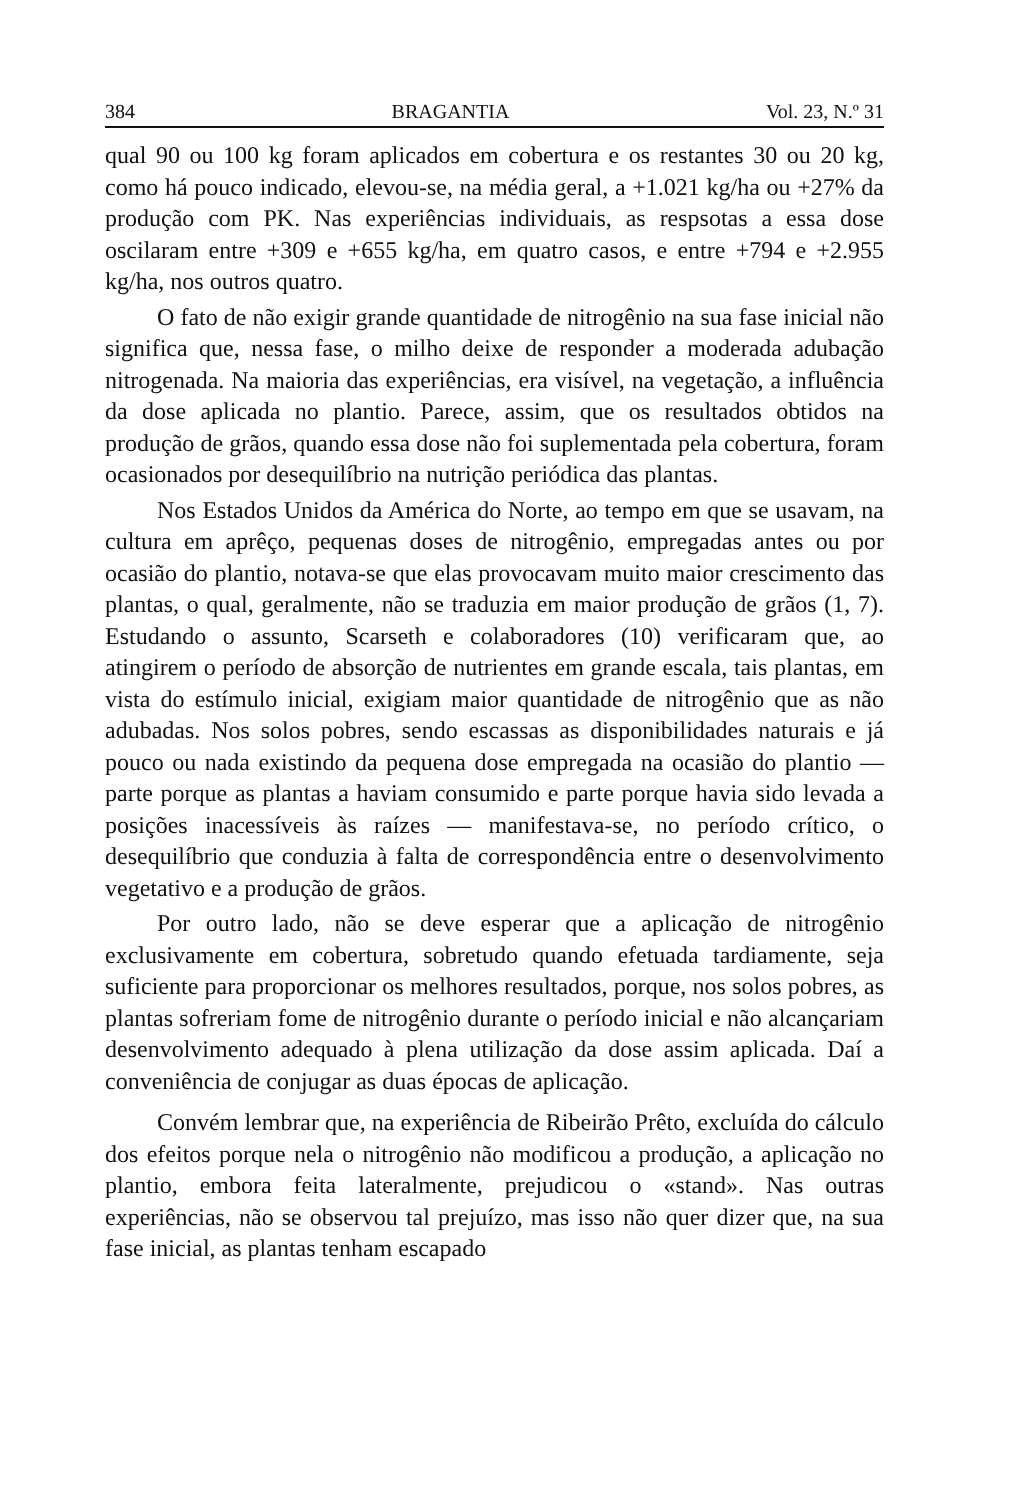384 BRAGANTIA Vol. 23, N.º 31
qual 90 ou 100 kg foram aplicados em cobertura e os restantes 30 ou 20 kg, como há pouco indicado, elevou-se, na média geral, a +1.021 kg/ha ou +27% da produção com PK. Nas experiências individuais, as respsotas a essa dose oscilaram entre +309 e +655 kg/ha, em quatro casos, e entre +794 e +2.955 kg/ha, nos outros quatro.
O fato de não exigir grande quantidade de nitrogênio na sua fase inicial não significa que, nessa fase, o milho deixe de responder a moderada adubação nitrogenada. Na maioria das experiências, era visível, na vegetação, a influência da dose aplicada no plantio. Parece, assim, que os resultados obtidos na produção de grãos, quando essa dose não foi suplementada pela cobertura, foram ocasionados por desequilíbrio na nutrição periódica das plantas.
Nos Estados Unidos da América do Norte, ao tempo em que se usavam, na cultura em aprêço, pequenas doses de nitrogênio, empregadas antes ou por ocasião do plantio, notava-se que elas provocavam muito maior crescimento das plantas, o qual, geralmente, não se traduzia em maior produção de grãos (1, 7). Estudando o assunto, Scarseth e colaboradores (10) verificaram que, ao atingirem o período de absorção de nutrientes em grande escala, tais plantas, em vista do estímulo inicial, exigiam maior quantidade de nitrogênio que as não adubadas. Nos solos pobres, sendo escassas as disponibilidades naturais e já pouco ou nada existindo da pequena dose empregada na ocasião do plantio — parte porque as plantas a haviam consumido e parte porque havia sido levada a posições inacessíveis às raízes — manifestava-se, no período crítico, o desequilíbrio que conduzia à falta de correspondência entre o desenvolvimento vegetativo e a produção de grãos.
Por outro lado, não se deve esperar que a aplicação de nitrogênio exclusivamente em cobertura, sobretudo quando efetuada tardiamente, seja suficiente para proporcionar os melhores resultados, porque, nos solos pobres, as plantas sofreriam fome de nitrogênio durante o período inicial e não alcançariam desenvolvimento adequado à plena utilização da dose assim aplicada. Daí a conveniência de conjugar as duas épocas de aplicação.
Convém lembrar que, na experiência de Ribeirão Prêto, excluída do cálculo dos efeitos porque nela o nitrogênio não modificou a produção, a aplicação no plantio, embora feita lateralmente, prejudicou o «stand». Nas outras experiências, não se observou tal prejuízo, mas isso não quer dizer que, na sua fase inicial, as plantas tenham escapado